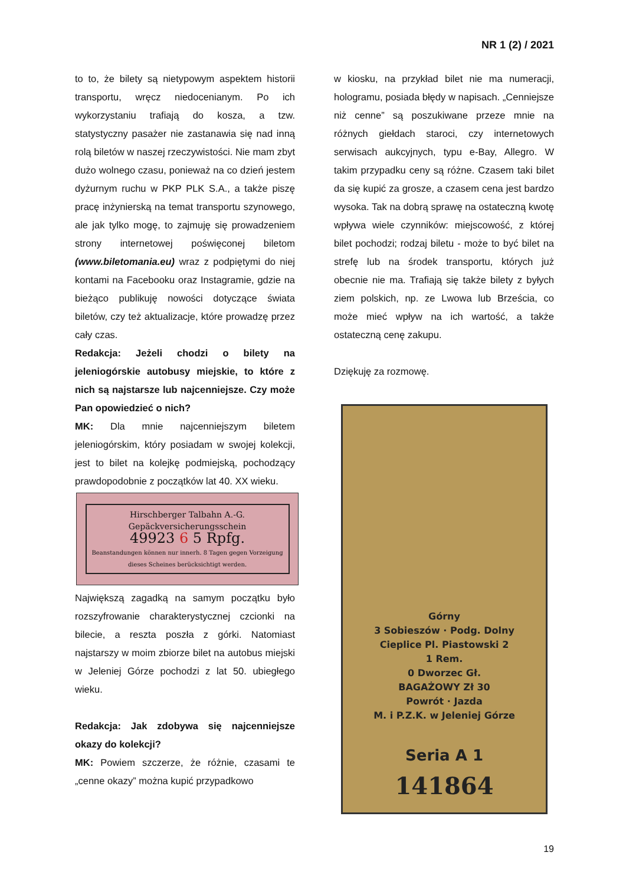NR 1 (2) / 2021
to to, że bilety są nietypowym aspektem historii transportu, wręcz niedocenianym. Po ich wykorzystaniu trafiają do kosza, a tzw. statystyczny pasażer nie zastanawia się nad inną rolą biletów w naszej rzeczywistości. Nie mam zbyt dużo wolnego czasu, ponieważ na co dzień jestem dyżurnym ruchu w PKP PLK S.A., a także piszę pracę inżynierską na temat transportu szynowego, ale jak tylko mogę, to zajmuję się prowadzeniem strony internetowej poświęconej biletom (www.biletomania.eu) wraz z podpiętymi do niej kontami na Facebooku oraz Instagramie, gdzie na bieżąco publikuję nowości dotyczące świata biletów, czy też aktualizacje, które prowadzę przez cały czas.
Redakcja: Jeżeli chodzi o bilety na jeleniogórskie autobusy miejskie, to które z nich są najstarsze lub najcenniejsze. Czy może Pan opowiedzieć o nich?
MK: Dla mnie najcenniejszym biletem jeleniogórskim, który posiadam w swojej kolekcji, jest to bilet na kolejkę podmiejską, pochodzący prawdopodobnie z początków lat 40. XX wieku.
Hirschberger Talbahn A.-G.
Gepäckversicherungsschein
49923 6 5 Rpfg.
Beanstandungen können nur innerh. 8 Tagen gegen Vorzeigung dieses Scheines berücksichtigt werden.
Największą zagadką na samym początku było rozszyfrowanie charakterystycznej czcionki na bilecie, a reszta poszła z górki. Natomiast najstarszy w moim zbiorze bilet na autobus miejski w Jeleniej Górze pochodzi z lat 50. ubiegłego wieku.
Redakcja: Jak zdobywa się najcenniejsze okazy do kolekcji?
MK: Powiem szczerze, że różnie, czasami te „cenne okazy” można kupić przypadkowo
w kiosku, na przykład bilet nie ma numeracji, hologramu, posiada błędy w napisach. „Cenniejsze niż cenne” są poszukiwane przeze mnie na różnych giełdach staroci, czy internetowych serwisach aukcyjnych, typu e-Bay, Allegro. W takim przypadku ceny są różne. Czasem taki bilet da się kupić za grosze, a czasem cena jest bardzo wysoka. Tak na dobrą sprawę na ostateczną kwotę wpływa wiele czynników: miejscowość, z której bilet pochodzi; rodzaj biletu - może to być bilet na strefę lub na środek transportu, których już obecnie nie ma. Trafiają się także bilety z byłych ziem polskich, np. ze Lwowa lub Brześcia, co może mieć wpływ na ich wartość, a także ostateczną cenę zakupu.
Dziękuję za rozmowę.
Górny
3 Sobieszów · Podg. Dolny
Cieplice Pl. Piastowski 2
1 Rem.
0 Dworzec Gł.
BAGAŻOWY Zł 30
Powrót · Jazda
M. i P.Z.K. w Jeleniej Górze
Seria A 1
141864
19